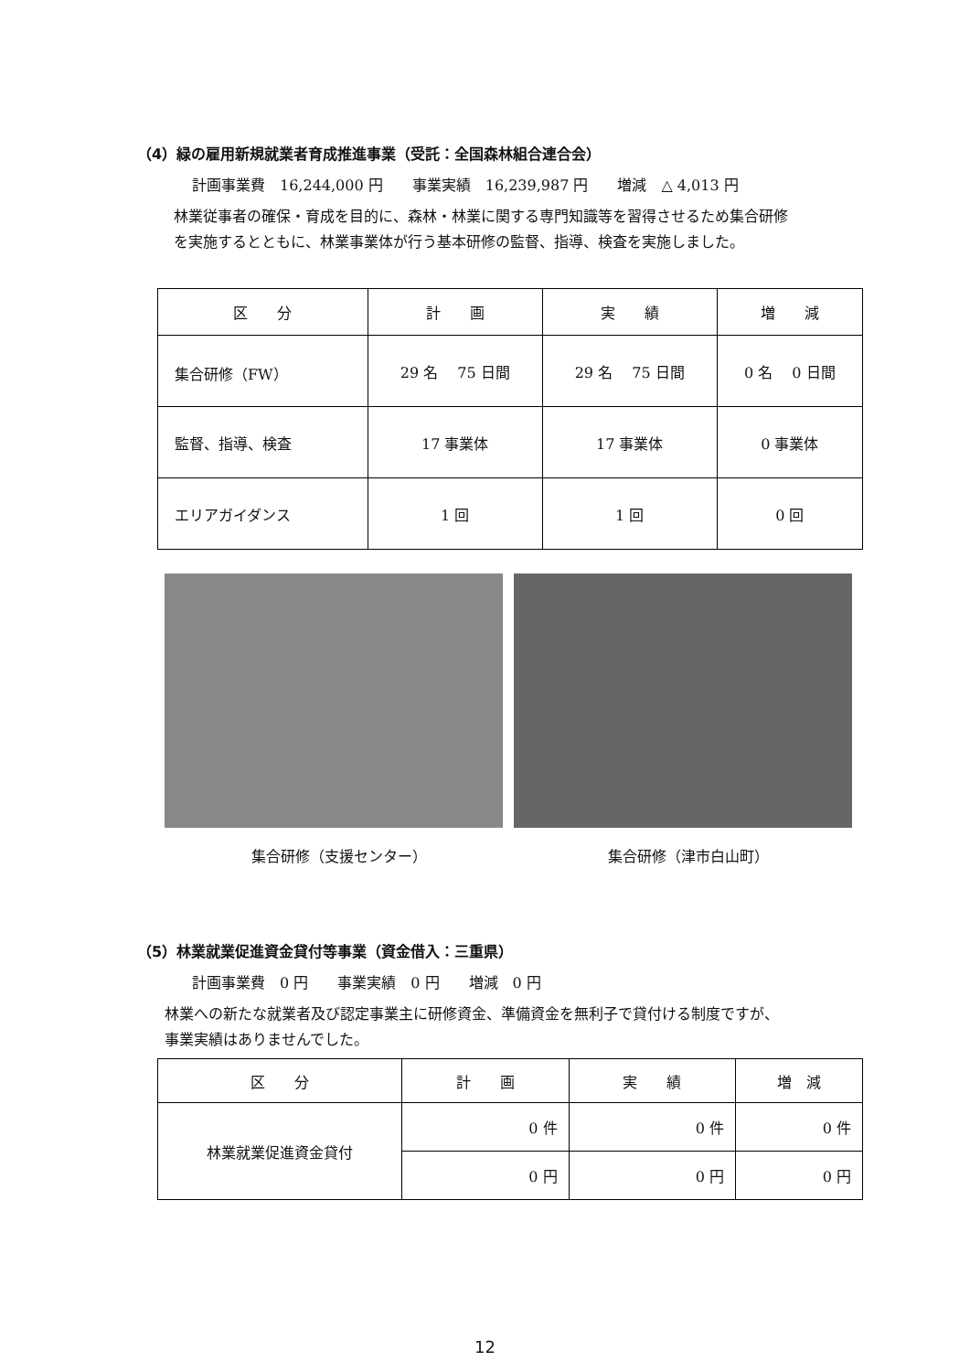（4）緑の雇用新規就業者育成推進事業（受託：全国森林組合連合会）
計画事業費　16,244,000 円　　事業実績　16,239,987 円　　増減　△ 4,013 円
林業従事者の確保・育成を目的に、森林・林業に関する専門知識等を習得させるため集合研修
を実施するとともに、林業事業体が行う基本研修の監督、指導、検査を実施しました。
| 区 分 | 計 画 | 実 績 | 増 減 |
| --- | --- | --- | --- |
| 集合研修（FW） | 29 名 75 日間 | 29 名 75 日間 | 0 名 0 日間 |
| 監督、指導、検査 | 17 事業体 | 17 事業体 | 0 事業体 |
| エリアガイダンス | 1 回 | 1 回 | 0 回 |
集合研修（支援センター） 集合研修（津市白山町）
（5）林業就業促進資金貸付等事業（資金借入：三重県）
計画事業費　0 円　　事業実績　0 円　　増減　0 円
林業への新たな就業者及び認定事業主に研修資金、準備資金を無利子で貸付ける制度ですが、
事業実績はありませんでした。
| 区 分 | 計 画 | 実 績 | 増 減 |
| --- | --- | --- | --- |
| 林業就業促進資金貸付 | 0 件 | 0 件 | 0 件 |
| | 0 円 | 0 円 | 0 円 |
12